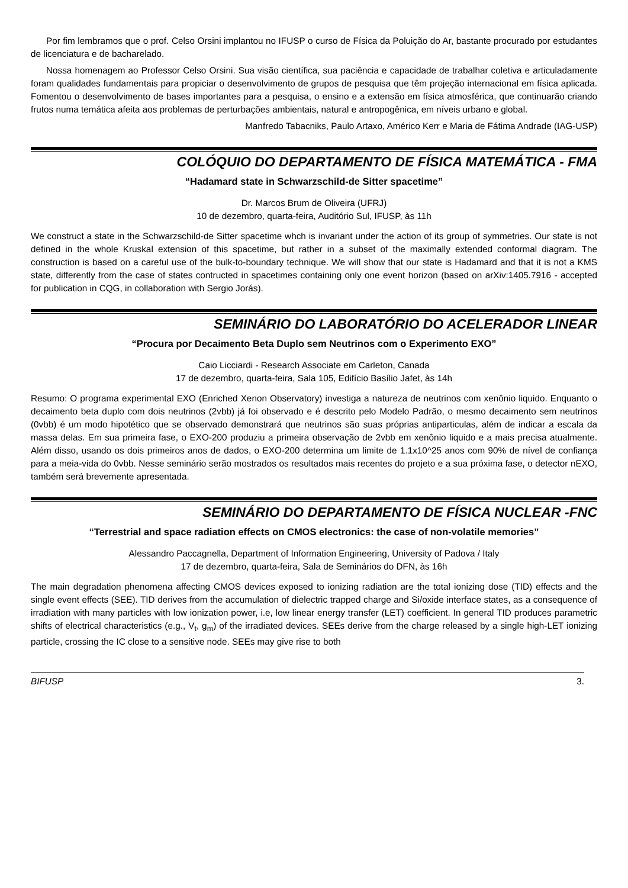Por fim lembramos que o prof. Celso Orsini implantou no IFUSP o curso de Física da Poluição do Ar, bastante procurado por estudantes de licenciatura e de bacharelado.
Nossa homenagem ao Professor Celso Orsini. Sua visão científica, sua paciência e capacidade de trabalhar coletiva e articuladamente foram qualidades fundamentais para propiciar o desenvolvimento de grupos de pesquisa que têm projeção internacional em física aplicada. Fomentou o desenvolvimento de bases importantes para a pesquisa, o ensino e a extensão em física atmosférica, que continuarão criando frutos numa temática afeita aos problemas de perturbações ambientais, natural e antropogênica, em níveis urbano e global.
Manfredo Tabacniks, Paulo Artaxo, Américo Kerr e Maria de Fátima Andrade (IAG-USP)
COLÓQUIO DO DEPARTAMENTO DE FÍSICA MATEMÁTICA - FMA
“Hadamard state in Schwarzschild-de Sitter spacetime”
Dr. Marcos Brum de Oliveira (UFRJ)
10 de dezembro, quarta-feira, Auditório Sul, IFUSP, às 11h
We construct a state in the Schwarzschild-de Sitter spacetime whch is invariant under the action of its group of symmetries. Our state is not defined in the whole Kruskal extension of this spacetime, but rather in a subset of the maximally extended conformal diagram. The construction is based on a careful use of the bulk-to-boundary technique. We will show that our state is Hadamard and that it is not a KMS state, differently from the case of states contructed in spacetimes containing only one event horizon (based on arXiv:1405.7916 - accepted for publication in CQG, in collaboration with Sergio Jorás).
SEMINÁRIO DO LABORATÓRIO DO ACELERADOR LINEAR
“Procura por Decaimento Beta Duplo sem Neutrinos com o Experimento EXO”
Caio Licciardi - Research Associate em Carleton, Canada
17 de dezembro, quarta-feira, Sala 105, Edifício Basílio Jafet, às 14h
Resumo: O programa experimental EXO (Enriched Xenon Observatory) investiga a natureza de neutrinos com xenônio liquido. Enquanto o decaimento beta duplo com dois neutrinos (2vbb) já foi observado e é descrito pelo Modelo Padrão, o mesmo decaimento sem neutrinos (0vbb) é um modo hipotético que se observado demonstrará que neutrinos são suas próprias antiparticulas, além de indicar a escala da massa delas. Em sua primeira fase, o EXO-200 produziu a primeira observação de 2vbb em xenônio liquido e a mais precisa atualmente. Além disso, usando os dois primeiros anos de dados, o EXO-200 determina um limite de 1.1x10^25 anos com 90% de nível de confiança para a meia-vida do 0vbb. Nesse seminário serão mostrados os resultados mais recentes do projeto e a sua próxima fase, o detector nEXO, também será brevemente apresentada.
SEMINÁRIO DO DEPARTAMENTO DE FÍSICA NUCLEAR -FNC
“Terrestrial and space radiation effects on CMOS electronics: the case of non-volatile memories”
Alessandro Paccagnella, Department of Information Engineering, University of Padova / Italy
17 de dezembro, quarta-feira, Sala de Seminários do DFN, às 16h
The main degradation phenomena affecting CMOS devices exposed to ionizing radiation are the total ionizing dose (TID) effects and the single event effects (SEE). TID derives from the accumulation of dielectric trapped charge and Si/oxide interface states, as a consequence of irradiation with many particles with low ionization power, i.e, low linear energy transfer (LET) coefficient. In general TID produces parametric shifts of electrical characteristics (e.g., V<sub>t</sub>, g<sub>m</sub>) of the irradiated devices. SEEs derive from the charge released by a single high-LET ionizing particle, crossing the IC close to a sensitive node. SEEs may give rise to both
BIFUSP 3.